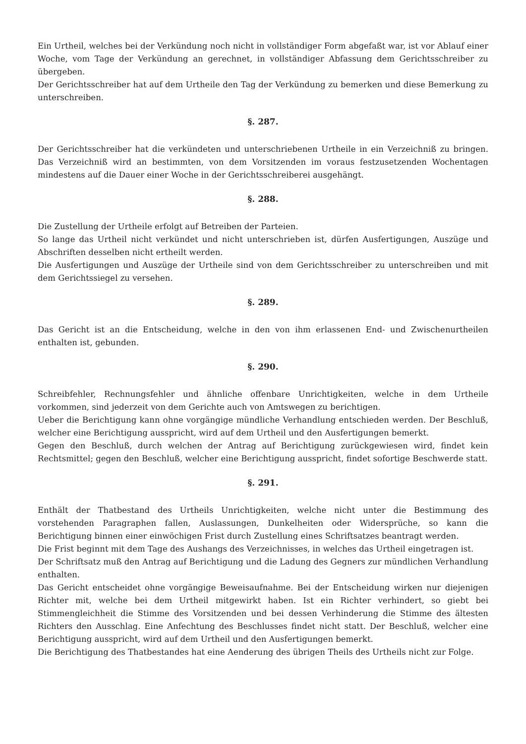Ein Urtheil, welches bei der Verkündung noch nicht in vollständiger Form abgefaßt war, ist vor Ablauf einer Woche, vom Tage der Verkündung an gerechnet, in vollständiger Abfassung dem Gerichtsschreiber zu übergeben.
Der Gerichtsschreiber hat auf dem Urtheile den Tag der Verkündung zu bemerken und diese Bemerkung zu unterschreiben.
§. 287.
Der Gerichtsschreiber hat die verkündeten und unterschriebenen Urtheile in ein Verzeichniß zu bringen. Das Verzeichniß wird an bestimmten, von dem Vorsitzenden im voraus festzusetzenden Wochentagen mindestens auf die Dauer einer Woche in der Gerichtsschreiberei ausgehängt.
§. 288.
Die Zustellung der Urtheile erfolgt auf Betreiben der Parteien.
So lange das Urtheil nicht verkündet und nicht unterschrieben ist, dürfen Ausfertigungen, Auszüge und Abschriften desselben nicht ertheilt werden.
Die Ausfertigungen und Auszüge der Urtheile sind von dem Gerichtsschreiber zu unterschreiben und mit dem Gerichtssiegel zu versehen.
§. 289.
Das Gericht ist an die Entscheidung, welche in den von ihm erlassenen End- und Zwischenurtheilen enthalten ist, gebunden.
§. 290.
Schreibfehler, Rechnungsfehler und ähnliche offenbare Unrichtigkeiten, welche in dem Urtheile vorkommen, sind jederzeit von dem Gerichte auch von Amtswegen zu berichtigen.
Ueber die Berichtigung kann ohne vorgängige mündliche Verhandlung entschieden werden. Der Beschluß, welcher eine Berichtigung ausspricht, wird auf dem Urtheil und den Ausfertigungen bemerkt.
Gegen den Beschluß, durch welchen der Antrag auf Berichtigung zurückgewiesen wird, findet kein Rechtsmittel; gegen den Beschluß, welcher eine Berichtigung ausspricht, findet sofortige Beschwerde statt.
§. 291.
Enthält der Thatbestand des Urtheils Unrichtigkeiten, welche nicht unter die Bestimmung des vorstehenden Paragraphen fallen, Auslassungen, Dunkelheiten oder Widersprüche, so kann die Berichtigung binnen einer einwöchigen Frist durch Zustellung eines Schriftsatzes beantragt werden.
Die Frist beginnt mit dem Tage des Aushangs des Verzeichnisses, in welches das Urtheil eingetragen ist.
Der Schriftsatz muß den Antrag auf Berichtigung und die Ladung des Gegners zur mündlichen Verhandlung enthalten.
Das Gericht entscheidet ohne vorgängige Beweisaufnahme. Bei der Entscheidung wirken nur diejenigen Richter mit, welche bei dem Urtheil mitgewirkt haben. Ist ein Richter verhindert, so giebt bei Stimmengleichheit die Stimme des Vorsitzenden und bei dessen Verhinderung die Stimme des ältesten Richters den Ausschlag. Eine Anfechtung des Beschlusses findet nicht statt. Der Beschluß, welcher eine Berichtigung ausspricht, wird auf dem Urtheil und den Ausfertigungen bemerkt.
Die Berichtigung des Thatbestandes hat eine Aenderung des übrigen Theils des Urtheils nicht zur Folge.